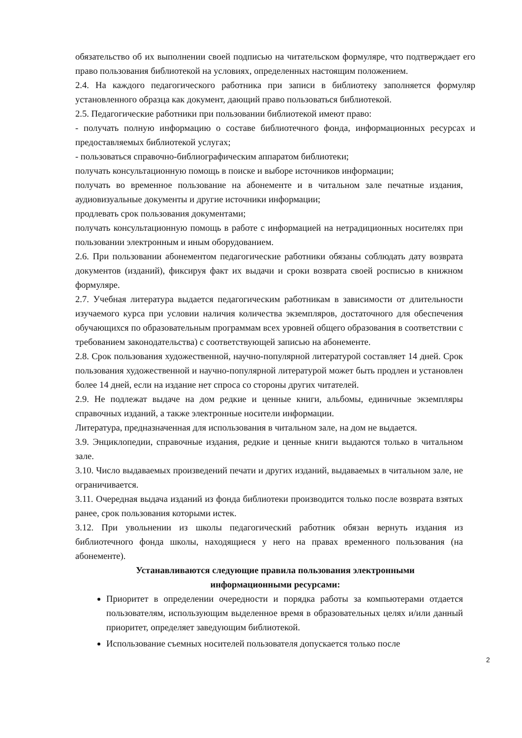обязательство об их выполнении своей подписью на читательском формуляре, что подтверждает его право пользования библиотекой на условиях, определенных настоящим положением.
2.4. На каждого педагогического работника при записи в библиотеку заполняется формуляр установленного образца как документ, дающий право пользоваться библиотекой.
2.5. Педагогические работники при пользовании библиотекой имеют право:
- получать полную информацию о составе библиотечного фонда, информационных ресурсах и предоставляемых библиотекой услугах;
- пользоваться справочно-библиографическим аппаратом библиотеки;
получать консультационную помощь в поиске и выборе источников информации;
получать во временное пользование на абонементе и в читальном зале печатные издания, аудиовизуальные документы и другие источники информации;
продлевать срок пользования документами;
получать консультационную помощь в работе с информацией на нетрадиционных носителях при пользовании электронным и иным оборудованием.
2.6. При пользовании абонементом педагогические работники обязаны соблюдать дату возврата документов (изданий), фиксируя факт их выдачи и сроки возврата своей росписью в книжном формуляре.
2.7. Учебная литература выдается педагогическим работникам в зависимости от длительности изучаемого курса при условии наличия количества экземпляров, достаточного для обеспечения обучающихся по образовательным программам всех уровней общего образования в соответствии с требованием законодательства) с соответствующей записью на абонементе.
2.8. Срок пользования художественной, научно-популярной литературой составляет 14 дней. Срок пользования художественной и научно-популярной литературой может быть продлен и установлен более 14 дней, если на издание нет спроса со стороны других читателей.
2.9. Не подлежат выдаче на дом редкие и ценные книги, альбомы, единичные экземпляры справочных изданий, а также электронные носители информации.
Литература, предназначенная для использования в читальном зале, на дом не выдается.
3.9. Энциклопедии, справочные издания, редкие и ценные книги выдаются только в читальном зале.
3.10. Число выдаваемых произведений печати и других изданий, выдаваемых в читальном зале, не ограничивается.
3.11. Очередная выдача изданий из фонда библиотеки производится только после возврата взятых ранее, срок пользования которыми истек.
3.12. При увольнении из школы педагогический работник обязан вернуть издания из библиотечного фонда школы, находящиеся у него на правах временного пользования (на абонементе).
Устанавливаются следующие правила пользования электронными
информационными ресурсами:
Приоритет в определении очередности и порядка работы за компьютерами отдается пользователям, использующим выделенное время в образовательных целях и/или данный приоритет, определяет заведующим библиотекой.
Использование съемных носителей пользователя допускается только после
2